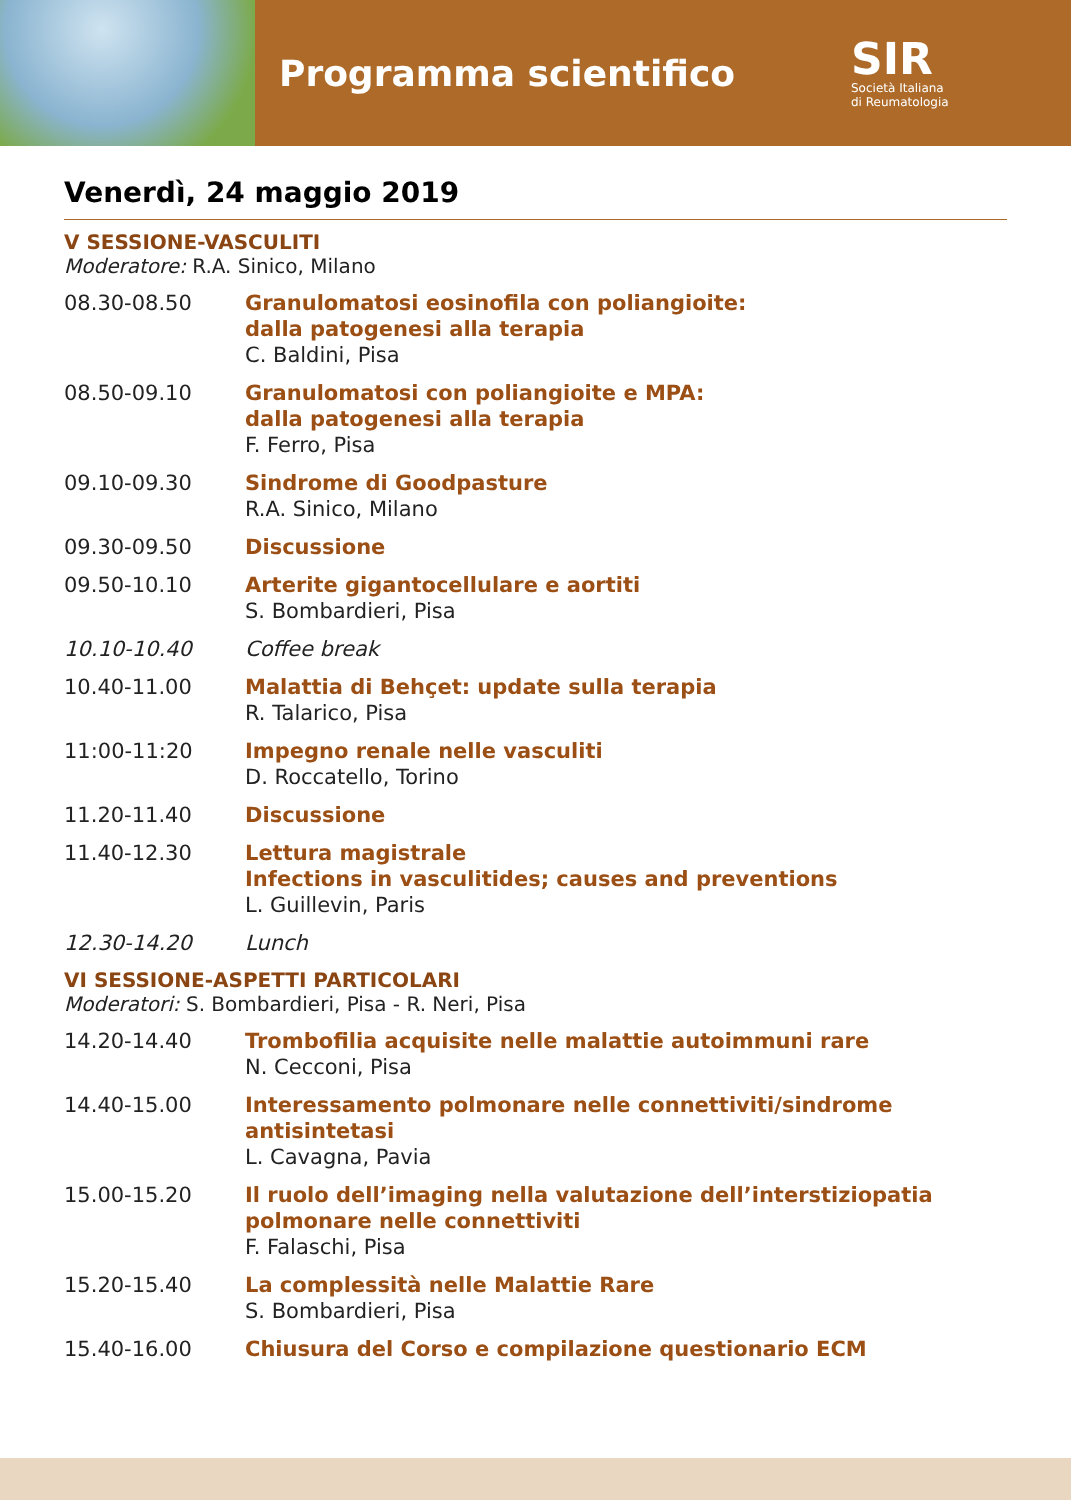Programma scientifico
SIR
Società Italiana
di Reumatologia
Venerdì, 24 maggio 2019
V SESSIONE-VASCULITI
Moderatore: R.A. Sinico, Milano
08.30-08.50 Granulomatosi eosinofila con poliangioite:
dalla patogenesi alla terapia
C. Baldini, Pisa
08.50-09.10 Granulomatosi con poliangioite e MPA:
dalla patogenesi alla terapia
F. Ferro, Pisa
09.10-09.30 Sindrome di Goodpasture
R.A. Sinico, Milano
09.30-09.50 Discussione
09.50-10.10 Arterite gigantocellulare e aortiti
S. Bombardieri, Pisa
10.10-10.40 Coffee break
10.40-11.00 Malattia di Behçet: update sulla terapia
R. Talarico, Pisa
11:00-11:20 Impegno renale nelle vasculiti
D. Roccatello, Torino
11.20-11.40 Discussione
11.40-12.30 Lettura magistrale
Infections in vasculitides; causes and preventions
L. Guillevin, Paris
12.30-14.20 Lunch
VI SESSIONE-ASPETTI PARTICOLARI
Moderatori: S. Bombardieri, Pisa - R. Neri, Pisa
14.20-14.40 Trombofilia acquisite nelle malattie autoimmuni rare
N. Cecconi, Pisa
14.40-15.00 Interessamento polmonare nelle connettiviti/sindrome
antisintetasi
L. Cavagna, Pavia
15.00-15.20 Il ruolo dell’imaging nella valutazione dell’interstiziopatia
polmonare nelle connettiviti
F. Falaschi, Pisa
15.20-15.40 La complessità nelle Malattie Rare
S. Bombardieri, Pisa
15.40-16.00 Chiusura del Corso e compilazione questionario ECM